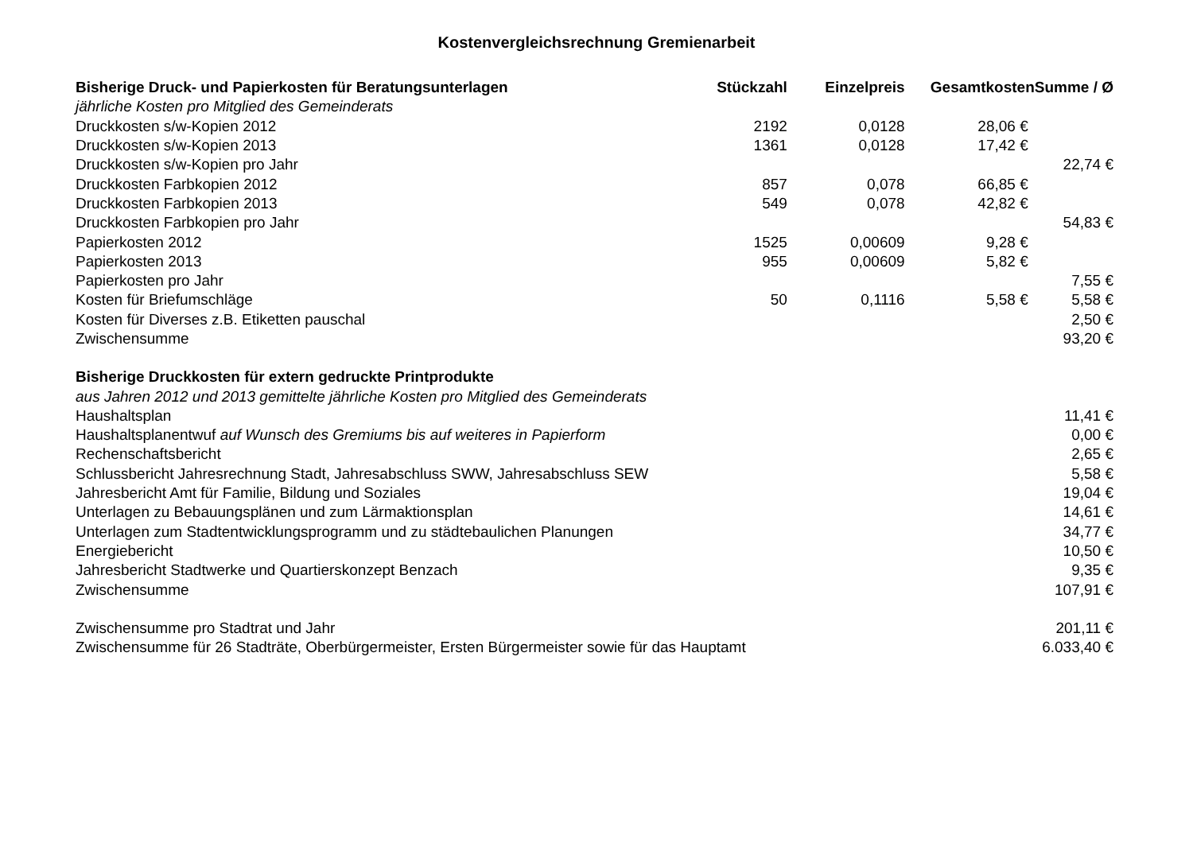Kostenvergleichsrechnung Gremienarbeit
| Bisherige Druck- und Papierkosten für Beratungsunterlagen | Stückzahl | Einzelpreis | Gesamtkosten | Summe / Ø |
| --- | --- | --- | --- | --- |
| jährliche Kosten pro Mitglied des Gemeinderats | | | | |
| Druckkosten s/w-Kopien 2012 | 2192 | 0,0128 | 28,06 € | |
| Druckkosten s/w-Kopien 2013 | 1361 | 0,0128 | 17,42 € | |
| Druckkosten s/w-Kopien pro Jahr | | | | 22,74 € |
| Druckkosten Farbkopien 2012 | 857 | 0,078 | 66,85 € | |
| Druckkosten Farbkopien 2013 | 549 | 0,078 | 42,82 € | |
| Druckkosten Farbkopien pro Jahr | | | | 54,83 € |
| Papierkosten 2012 | 1525 | 0,00609 | 9,28 € | |
| Papierkosten 2013 | 955 | 0,00609 | 5,82 € | |
| Papierkosten pro Jahr | | | | 7,55 € |
| Kosten für Briefumschläge | 50 | 0,1116 | 5,58 € | 5,58 € |
| Kosten für Diverses z.B. Etiketten pauschal | | | | 2,50 € |
| Zwischensumme | | | | 93,20 € |
| Bisherige Druckkosten für extern gedruckte Printprodukte | | | | |
| aus Jahren 2012 und 2013 gemittelte jährliche Kosten pro Mitglied des Gemeinderats | | | | |
| Haushaltsplan | | | | 11,41 € |
| Haushaltsplanentwuf auf Wunsch des Gremiums bis auf weiteres in Papierform | | | | 0,00 € |
| Rechenschaftsbericht | | | | 2,65 € |
| Schlussbericht Jahresrechnung Stadt, Jahresabschluss SWW, Jahresabschluss SEW | | | | 5,58 € |
| Jahresbericht Amt für Familie, Bildung und Soziales | | | | 19,04 € |
| Unterlagen zu Bebauungsplänen und zum Lärmaktionsplan | | | | 14,61 € |
| Unterlagen zum Stadtentwicklungsprogramm und zu städtebaulichen Planungen | | | | 34,77 € |
| Energiebericht | | | | 10,50 € |
| Jahresbericht Stadtwerke und Quartierskonzept Benzach | | | | 9,35 € |
| Zwischensumme | | | | 107,91 € |
| Zwischensumme pro Stadtrat und Jahr | | | | 201,11 € |
| Zwischensumme für 26 Stadträte, Oberbürgermeister, Ersten Bürgermeister sowie für das Hauptamt | | | | 6.033,40 € |